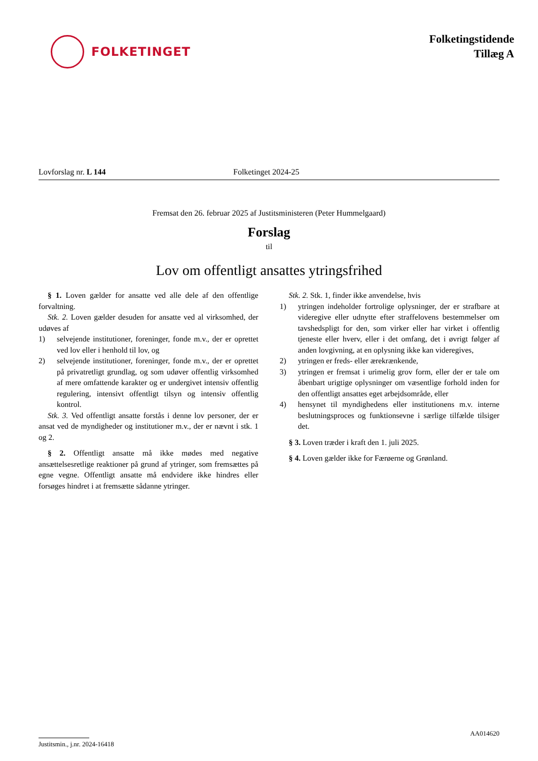FOLKETINGET
Folketingstidende
Tillæg A
Lovforslag nr. L 144 Folketinget 2024-25
Fremsat den 26. februar 2025 af Justitsministeren (Peter Hummelgaard)
Forslag
til
Lov om offentligt ansattes ytringsfrihed
§ 1. Loven gælder for ansatte ved alle dele af den offentlige forvaltning.
Stk. 2. Loven gælder desuden for ansatte ved al virksomhed, der udøves af
1) selvejende institutioner, foreninger, fonde m.v., der er oprettet ved lov eller i henhold til lov, og
2) selvejende institutioner, foreninger, fonde m.v., der er oprettet på privatretligt grundlag, og som udøver offentlig virksomhed af mere omfattende karakter og er undergivet intensiv offentlig regulering, intensivt offentligt tilsyn og intensiv offentlig kontrol.
Stk. 3. Ved offentligt ansatte forstås i denne lov personer, der er ansat ved de myndigheder og institutioner m.v., der er nævnt i stk. 1 og 2.
§ 2. Offentligt ansatte må ikke mødes med negative ansættelsesretlige reaktioner på grund af ytringer, som fremsættes på egne vegne. Offentligt ansatte må endvidere ikke hindres eller forsøges hindret i at fremsætte sådanne ytringer.
Stk. 2. Stk. 1, finder ikke anvendelse, hvis
1) ytringen indeholder fortrolige oplysninger, der er strafbare at videregive eller udnytte efter straffelovens bestemmelser om tavshedspligt for den, som virker eller har virket i offentlig tjeneste eller hverv, eller i det omfang, det i øvrigt følger af anden lovgivning, at en oplysning ikke kan videregives,
2) ytringen er freds- eller ærekrænkende,
3) ytringen er fremsat i urimelig grov form, eller der er tale om åbenbart urigtige oplysninger om væsentlige forhold inden for den offentligt ansattes eget arbejdsområde, eller
4) hensynet til myndighedens eller institutionens m.v. interne beslutningsproces og funktionsevne i særlige tilfælde tilsiger det.
§ 3. Loven træder i kraft den 1. juli 2025.
§ 4. Loven gælder ikke for Færøerne og Grønland.
AA014620
Justitsmin., j.nr. 2024-16418